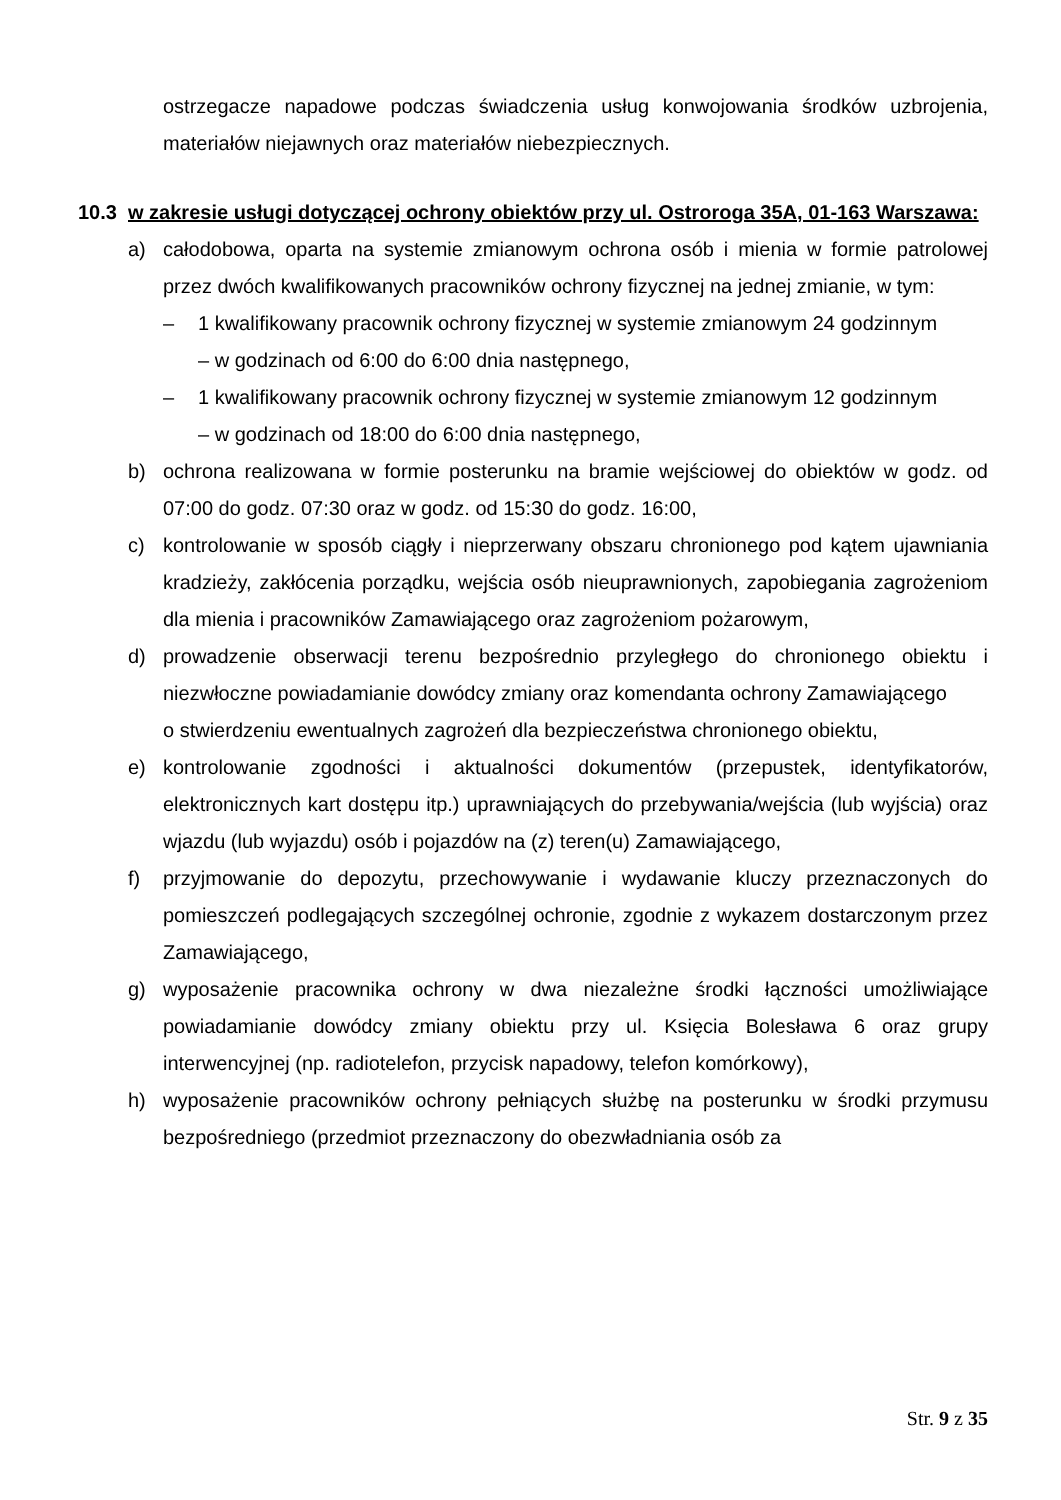ostrzegacze napadowe podczas świadczenia usług konwojowania środków uzbrojenia, materiałów niejawnych oraz materiałów niebezpiecznych.
10.3 w zakresie usługi dotyczącej ochrony obiektów przy ul. Ostroroga 35A, 01-163 Warszawa:
a) całodobowa, oparta na systemie zmianowym ochrona osób i mienia w formie patrolowej przez dwóch kwalifikowanych pracowników ochrony fizycznej na jednej zmianie, w tym:
– 1 kwalifikowany pracownik ochrony fizycznej w systemie zmianowym 24 godzinnym
– w godzinach od 6:00 do 6:00 dnia następnego,
– 1 kwalifikowany pracownik ochrony fizycznej w systemie zmianowym 12 godzinnym
– w godzinach od 18:00 do 6:00 dnia następnego,
b) ochrona realizowana w formie posterunku na bramie wejściowej do obiektów w godz. od 07:00 do godz. 07:30 oraz w godz. od 15:30 do godz. 16:00,
c) kontrolowanie w sposób ciągły i nieprzerwany obszaru chronionego pod kątem ujawniania kradzieży, zakłócenia porządku, wejścia osób nieuprawnionych, zapobiegania zagrożeniom dla mienia i pracowników Zamawiającego oraz zagrożeniom pożarowym,
d) prowadzenie obserwacji terenu bezpośrednio przyległego do chronionego obiektu i niezwłoczne powiadamianie dowódcy zmiany oraz komendanta ochrony Zamawiającego
o stwierdzeniu ewentualnych zagrożeń dla bezpieczeństwa chronionego obiektu,
e) kontrolowanie zgodności i aktualności dokumentów (przepustek, identyfikatorów, elektronicznych kart dostępu itp.) uprawniających do przebywania/wejścia (lub wyjścia) oraz wjazdu (lub wyjazdu) osób i pojazdów na (z) teren(u) Zamawiającego,
f) przyjmowanie do depozytu, przechowywanie i wydawanie kluczy przeznaczonych do pomieszczeń podlegających szczególnej ochronie, zgodnie z wykazem dostarczonym przez Zamawiającego,
g) wyposażenie pracownika ochrony w dwa niezależne środki łączności umożliwiające powiadamianie dowódcy zmiany obiektu przy ul. Księcia Bolesława 6 oraz grupy interwencyjnej (np. radiotelefon, przycisk napadowy, telefon komórkowy),
h) wyposażenie pracowników ochrony pełniących służbę na posterunku w środki przymusu bezpośredniego (przedmiot przeznaczony do obezwładniania osób za
Str. 9 z 35